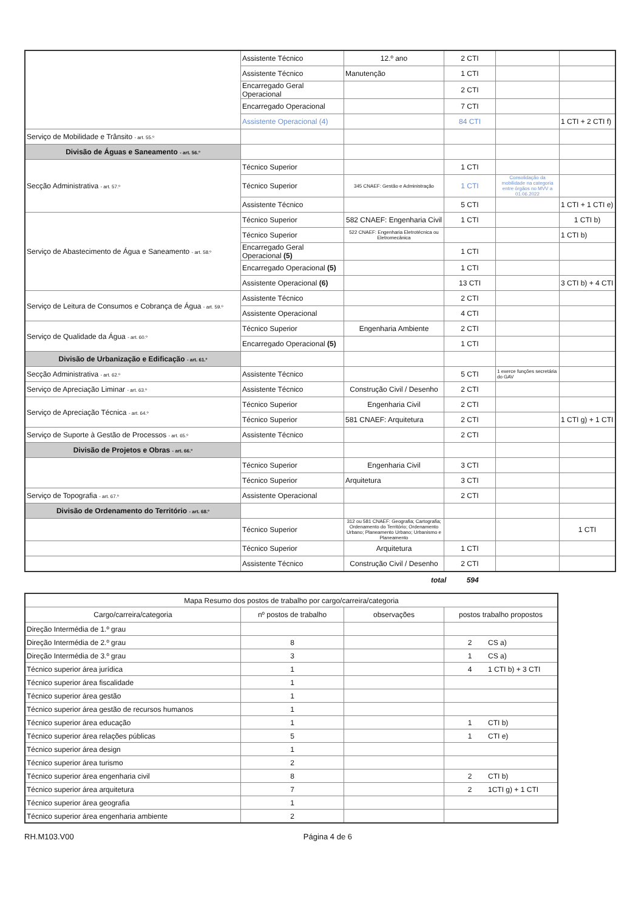| | Assistente Técnico | 12.º ano | 2 CTI | | |
| | Assistente Técnico | Manutenção | 1 CTI | | |
| | Encarregado Geral Operacional | | 2 CTI | | |
| | Encarregado Operacional | | 7 CTI | | |
| | Assistente Operacional (4) | | 84 CTI | | 1 CTI + 2 CTI f) |
| Serviço de Mobilidade e Trânsito - art. 55.º | | | | | |
| Divisão de Águas e Saneamento - art. 56.º | | | | | |
| Secção Administrativa - art. 57.º | Técnico Superior | | 1 CTI | | |
| | Técnico Superior | 345 CNAEF: Gestão e Administração | 1 CTI | Consolidação da mobilidade na categoria entre órgãos no MVV a 01.06.2022 | |
| | Assistente Técnico | | 5 CTI | | 1 CTI + 1 CTI e) |
| Serviço de Abastecimento de Água e Saneamento - art. 58.º | Técnico Superior | 582 CNAEF: Engenharia Civil | 1 CTI | | 1 CTI b) |
| | Técnico Superior | 522 CNAEF: Engenharia Eletrotécnica ou Eletromecânica | | | 1 CTI b) |
| | Encarregado Geral Operacional (5) | | 1 CTI | | |
| | Encarregado Operacional (5) | | 1 CTI | | |
| | Assistente Operacional (6) | | 13 CTI | | 3 CTI b) + 4 CTI |
| Serviço de Leitura de Consumos e Cobrança de Água - art. 59.º | Assistente Técnico | | 2 CTI | | |
| | Assistente Operacional | | 4 CTI | | |
| Serviço de Qualidade da Água - art. 60.º | Técnico Superior | Engenharia Ambiente | 2 CTI | | |
| | Encarregado Operacional (5) | | 1 CTI | | |
| Divisão de Urbanização e Edificação - art. 61.º | | | | | |
| Secção Administrativa - art. 62.º | Assistente Técnico | | 5 CTI | 1 exerce funções secretária do GAV | |
| Serviço de Apreciação Liminar - art. 63.º | Assistente Técnico | Construção Civil / Desenho | 2 CTI | | |
| Serviço de Apreciação Técnica - art. 64.º | Técnico Superior | Engenharia Civil | 2 CTI | | |
| | Técnico Superior | 581 CNAEF: Arquitetura | 2 CTI | | 1 CTI g) + 1 CTI |
| Serviço de Suporte à Gestão de Processos - art. 65.º | Assistente Técnico | | 2 CTI | | |
| Divisão de Projetos e Obras - art. 66.º | | | | | |
| | Técnico Superior | Engenharia Civil | 3 CTI | | |
| | Técnico Superior | Arquitetura | 3 CTI | | |
| Serviço de Topografia - art. 67.º | Assistente Operacional | | 2 CTI | | |
| Divisão de Ordenamento do Território - art. 68.º | | | | | |
| | Técnico Superior | 312 ou 581 CNAEF: Geografia; Cartografia; Ordenamento do Território; Ordenamento Urbano; Planeamento Urbano; Urbanismo e Planeamento | | | 1 CTI |
| | Técnico Superior | Arquitetura | 1 CTI | | |
| | Assistente Técnico | Construção Civil / Desenho | 2 CTI | | |
total 594
| Mapa Resumo dos postos de trabalho por cargo/carreira/categoria | | | |
| Cargo/carreira/categoria | nº postos de trabalho | observações | postos trabalho propostos |
| Direção Intermédia de 1.º grau | | | |
| Direção Intermédia de 2.º grau | 8 | | 2 CS a) |
| Direção Intermédia de 3.º grau | 3 | | 1 CS a) |
| Técnico superior área jurídica | 1 | | 4 1 CTI b) + 3 CTI |
| Técnico superior área fiscalidade | 1 | | |
| Técnico superior área gestão | 1 | | |
| Técnico superior área gestão de recursos humanos | 1 | | |
| Técnico superior área educação | 1 | | 1 CTI b) |
| Técnico superior área relações públicas | 5 | | 1 CTI e) |
| Técnico superior área design | 1 | | |
| Técnico superior área turismo | 2 | | |
| Técnico superior área engenharia civil | 8 | | 2 CTI b) |
| Técnico superior área arquitetura | 7 | | 2 1CTI g) + 1 CTI |
| Técnico superior área geografia | 1 | | |
| Técnico superior área engenharia ambiente | 2 | | |
RH.M103.V00 Página 4 de 6